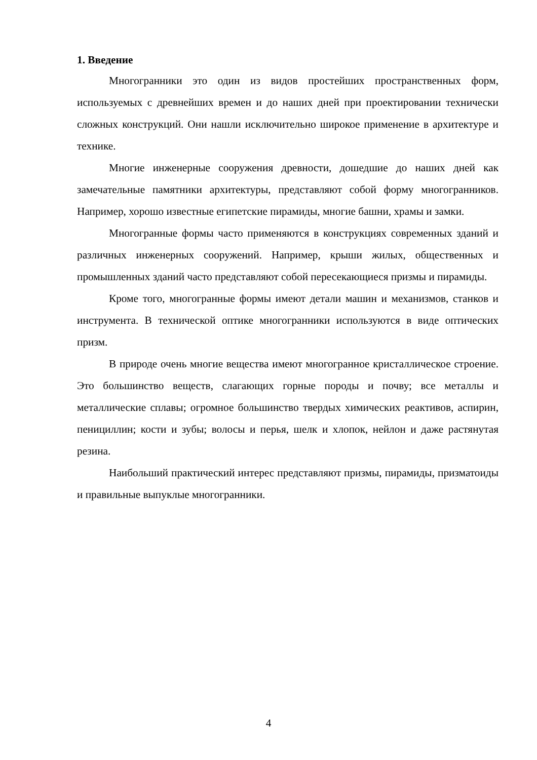1. Введение
Многогранники это один из видов простейших пространственных форм, используемых с древнейших времен и до наших дней при проектировании технически сложных конструкций. Они нашли исключительно широкое применение в архитектуре и технике.
Многие инженерные сооружения древности, дошедшие до наших дней как замечательные памятники архитектуры, представляют собой форму многогранников. Например, хорошо известные египетские пирамиды, многие башни, храмы и замки.
Многогранные формы часто применяются в конструкциях современных зданий и различных инженерных сооружений. Например, крыши жилых, общественных и промышленных зданий часто представляют собой пересекающиеся призмы и пирамиды.
Кроме того, многогранные формы имеют детали машин и механизмов, станков и инструмента. В технической оптике многогранники используются в виде оптических призм.
В природе очень многие вещества имеют многогранное кристаллическое строение. Это большинство веществ, слагающих горные породы и почву; все металлы и металлические сплавы; огромное большинство твердых химических реактивов, аспирин, пенициллин; кости и зубы; волосы и перья, шелк и хлопок, нейлон и даже растянутая резина.
Наибольший практический интерес представляют призмы, пирамиды, призматоиды и правильные выпуклые многогранники.
4